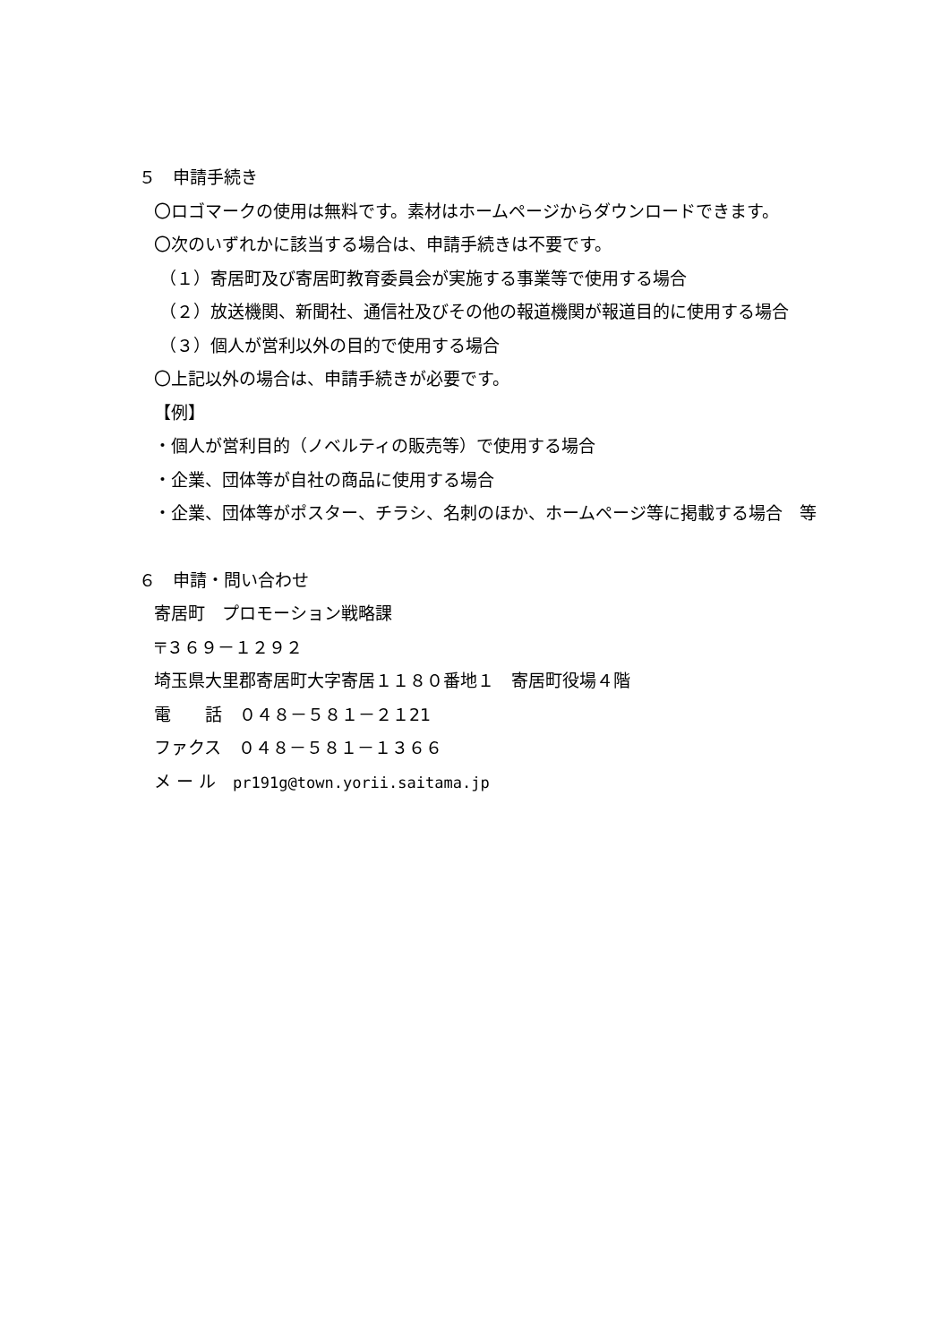５　申請手続き
〇ロゴマークの使用は無料です。素材はホームページからダウンロードできます。
〇次のいずれかに該当する場合は、申請手続きは不要です。
（１）寄居町及び寄居町教育委員会が実施する事業等で使用する場合
（２）放送機関、新聞社、通信社及びその他の報道機関が報道目的に使用する場合
（３）個人が営利以外の目的で使用する場合
〇上記以外の場合は、申請手続きが必要です。
【例】
・個人が営利目的（ノベルティの販売等）で使用する場合
・企業、団体等が自社の商品に使用する場合
・企業、団体等がポスター、チラシ、名刺のほか、ホームページ等に掲載する場合　等
６　申請・問い合わせ
寄居町　プロモーション戦略課
〒３６９－１２９２
埼玉県大里郡寄居町大字寄居１１８０番地１　寄居町役場４階
電　　話　０４８－５８１－２１21
ファクス　０４８－５８１－１３６６
メ ー ル　pr191g@town.yorii.saitama.jp